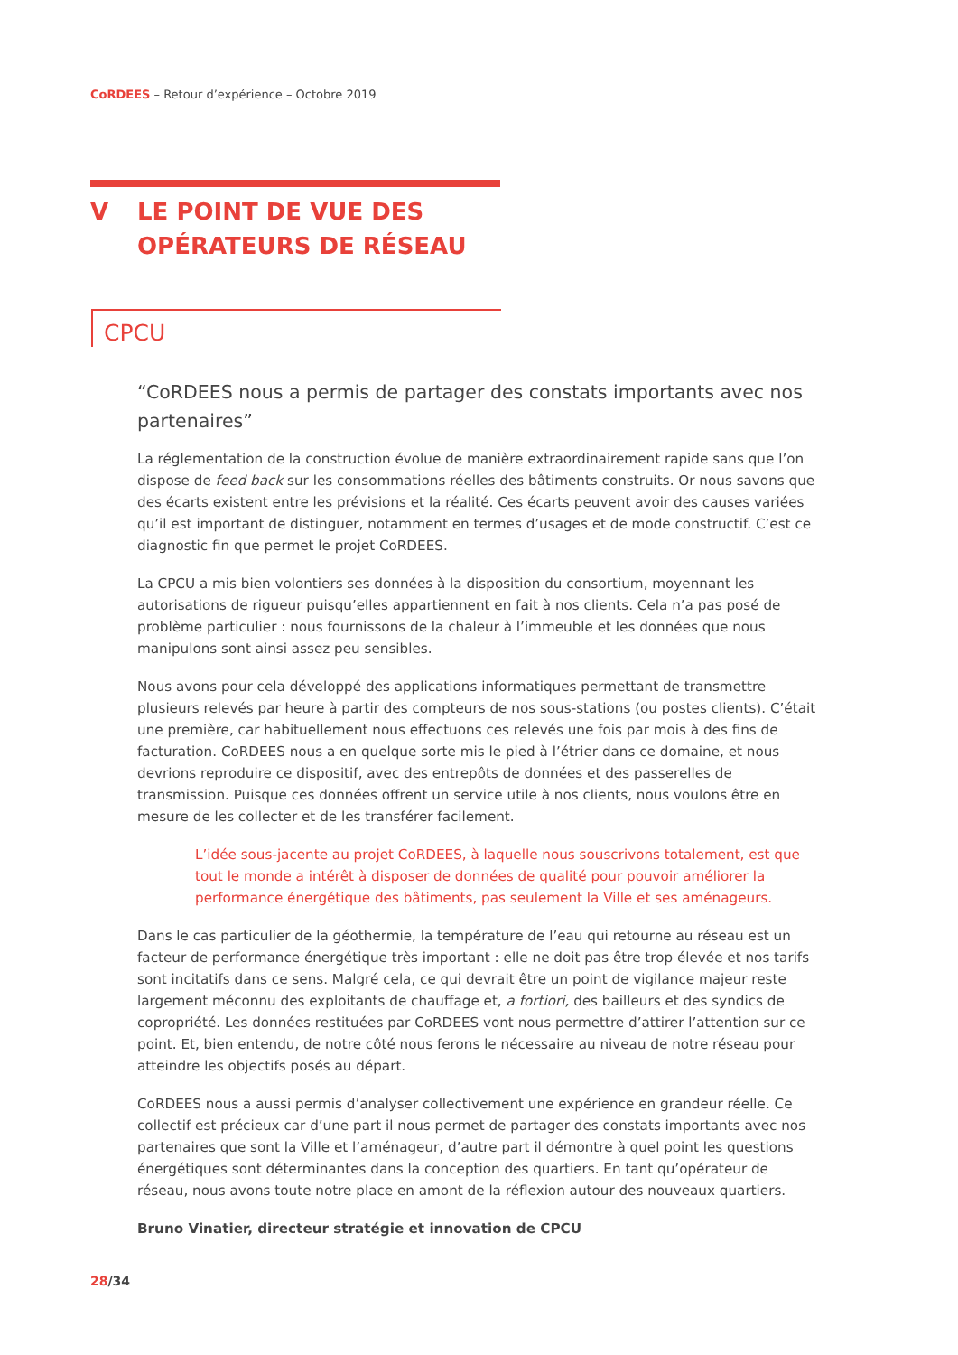CoRDEES – Retour d’expérience – Octobre 2019
V LE POINT DE VUE DES
OPÉRATEURS DE RÉSEAU
CPCU
“CoRDEES nous a permis de partager des constats importants avec nos partenaires”
La réglementation de la construction évolue de manière extraordinairement rapide sans que l’on dispose de feed back sur les consommations réelles des bâtiments construits. Or nous savons que des écarts existent entre les prévisions et la réalité. Ces écarts peuvent avoir des causes variées qu’il est important de distinguer, notamment en termes d’usages et de mode constructif. C’est ce diagnostic fin que permet le projet CoRDEES.
La CPCU a mis bien volontiers ses données à la disposition du consortium, moyennant les autorisations de rigueur puisqu’elles appartiennent en fait à nos clients. Cela n’a pas posé de problème particulier : nous fournissons de la chaleur à l’immeuble et les données que nous manipulons sont ainsi assez peu sensibles.
Nous avons pour cela développé des applications informatiques permettant de transmettre plusieurs relevés par heure à partir des compteurs de nos sous-stations (ou postes clients). C’était une première, car habituellement nous effectuons ces relevés une fois par mois à des fins de facturation. CoRDEES nous a en quelque sorte mis le pied à l’étrier dans ce domaine, et nous devrions reproduire ce dispositif, avec des entrepôts de données et des passerelles de transmission. Puisque ces données offrent un service utile à nos clients, nous voulons être en mesure de les collecter et de les transférer facilement.
L’idée sous-jacente au projet CoRDEES, à laquelle nous souscrivons totalement, est que tout le monde a intérêt à disposer de données de qualité pour pouvoir améliorer la performance énergétique des bâtiments, pas seulement la Ville et ses aménageurs.
Dans le cas particulier de la géothermie, la température de l’eau qui retourne au réseau est un facteur de performance énergétique très important : elle ne doit pas être trop élevée et nos tarifs sont incitatifs dans ce sens. Malgré cela, ce qui devrait être un point de vigilance majeur reste largement méconnu des exploitants de chauffage et, a fortiori, des bailleurs et des syndics de copropriété. Les données restituées par CoRDEES vont nous permettre d’attirer l’attention sur ce point. Et, bien entendu, de notre côté nous ferons le nécessaire au niveau de notre réseau pour atteindre les objectifs posés au départ.
CoRDEES nous a aussi permis d’analyser collectivement une expérience en grandeur réelle. Ce collectif est précieux car d’une part il nous permet de partager des constats importants avec nos partenaires que sont la Ville et l’aménageur, d’autre part il démontre à quel point les questions énergétiques sont déterminantes dans la conception des quartiers. En tant qu’opérateur de réseau, nous avons toute notre place en amont de la réflexion autour des nouveaux quartiers.
Bruno Vinatier, directeur stratégie et innovation de CPCU
28/34